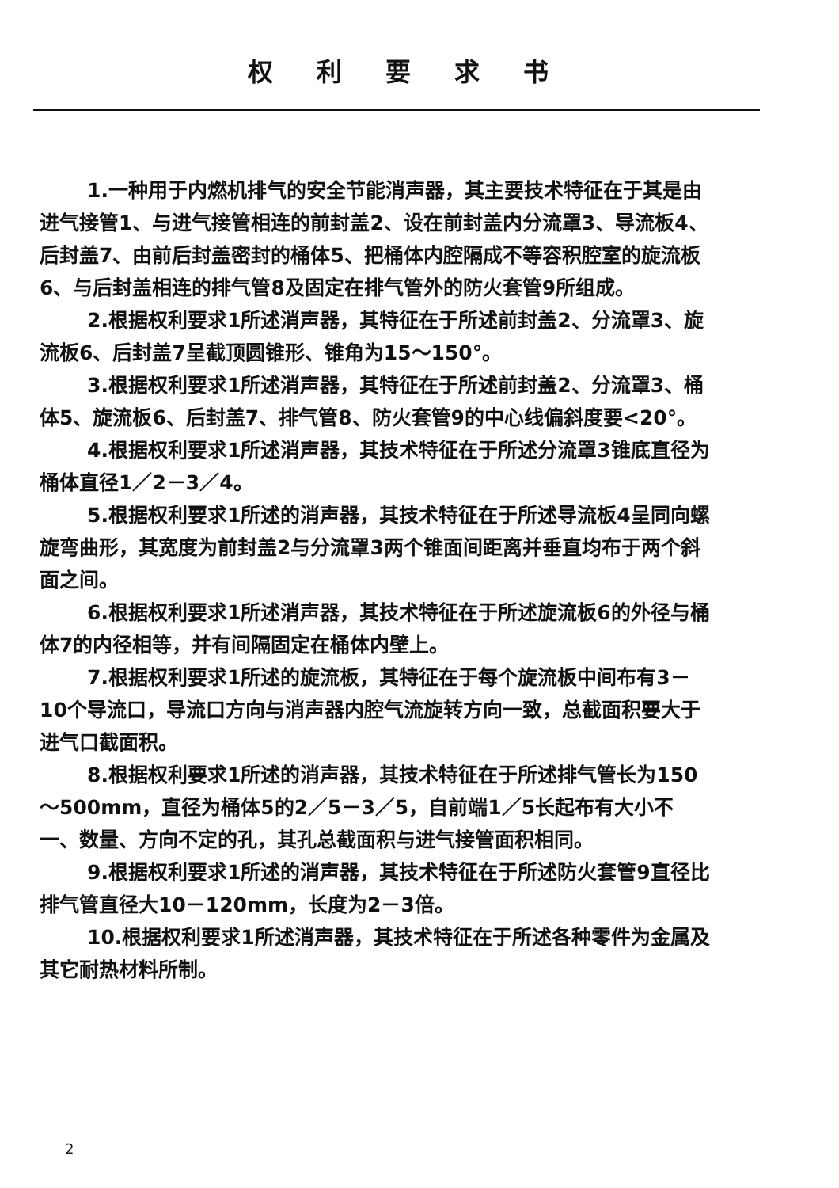权利要求书
1.一种用于内燃机排气的安全节能消声器，其主要技术特征在于其是由进气接管1、与进气接管相连的前封盖2、设在前封盖内分流罩3、导流板4、后封盖7、由前后封盖密封的桶体5、把桶体内腔隔成不等容积腔室的旋流板6、与后封盖相连的排气管8及固定在排气管外的防火套管9所组成。
2.根据权利要求1所述消声器，其特征在于所述前封盖2、分流罩3、旋流板6、后封盖7呈截顶圆锥形、锥角为15～150°。
3.根据权利要求1所述消声器，其特征在于所述前封盖2、分流罩3、桶体5、旋流板6、后封盖7、排气管8、防火套管9的中心线偏斜度要<20°。
4.根据权利要求1所述消声器，其技术特征在于所述分流罩3锥底直径为桶体直径1／2－3／4。
5.根据权利要求1所述的消声器，其技术特征在于所述导流板4呈同向螺旋弯曲形，其宽度为前封盖2与分流罩3两个锥面间距离并垂直均布于两个斜面之间。
6.根据权利要求1所述消声器，其技术特征在于所述旋流板6的外径与桶体7的内径相等，并有间隔固定在桶体内壁上。
7.根据权利要求1所述的旋流板，其特征在于每个旋流板中间布有3－10个导流口，导流口方向与消声器内腔气流旋转方向一致，总截面积要大于进气口截面积。
8.根据权利要求1所述的消声器，其技术特征在于所述排气管长为150～500mm，直径为桶体5的2／5－3／5，自前端1／5长起布有大小不一、数量、方向不定的孔，其孔总截面积与进气接管面积相同。
9.根据权利要求1所述的消声器，其技术特征在于所述防火套管9直径比排气管直径大10－120mm，长度为2－3倍。
10.根据权利要求1所述消声器，其技术特征在于所述各种零件为金属及其它耐热材料所制。
2